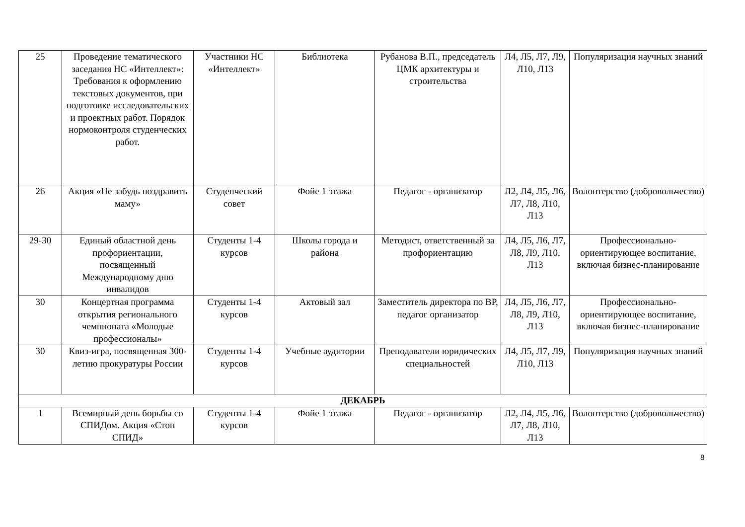| 25 | Проведение тематического заседания НС «Интеллект»: Требования к оформлению текстовых документов, при подготовке исследовательских и проектных работ. Порядок нормоконтроля студенческих работ. | Участники НС «Интеллект» | Библиотека | Рубанова В.П., председатель ЦМК архитектуры и строительства | Л4, Л5, Л7, Л9, Л10, Л13 | Популяризация научных знаний |
| 26 | Акция «Не забудь поздравить маму» | Студенческий совет | Фойе 1 этажа | Педагог - организатор | Л2, Л4, Л5, Л6, Л7, Л8, Л10, Л13 | Волонтерство (добровольчество) |
| 29-30 | Единый областной день профориентации, посвященный Международному дню инвалидов | Студенты 1-4 курсов | Школы города и района | Методист, ответственный за профориентацию | Л4, Л5, Л6, Л7, Л8, Л9, Л10, Л13 | Профессионально-ориентирующее воспитание, включая бизнес-планирование |
| 30 | Концертная программа открытия регионального чемпионата «Молодые профессионалы» | Студенты 1-4 курсов | Актовый зал | Заместитель директора по ВР, педагог организатор | Л4, Л5, Л6, Л7, Л8, Л9, Л10, Л13 | Профессионально-ориентирующее воспитание, включая бизнес-планирование |
| 30 | Квиз-игра, посвященная 300-летию прокуратуры России | Студенты 1-4 курсов | Учебные аудитории | Преподаватели юридических специальностей | Л4, Л5, Л7, Л9, Л10, Л13 | Популяризация научных знаний |
| ДЕКАБРЬ | | | | | | |
| 1 | Всемирный день борьбы со СПИДом. Акция «Стоп СПИД» | Студенты 1-4 курсов | Фойе 1 этажа | Педагог - организатор | Л2, Л4, Л5, Л6, Л7, Л8, Л10, Л13 | Волонтерство (добровольчество) |
8